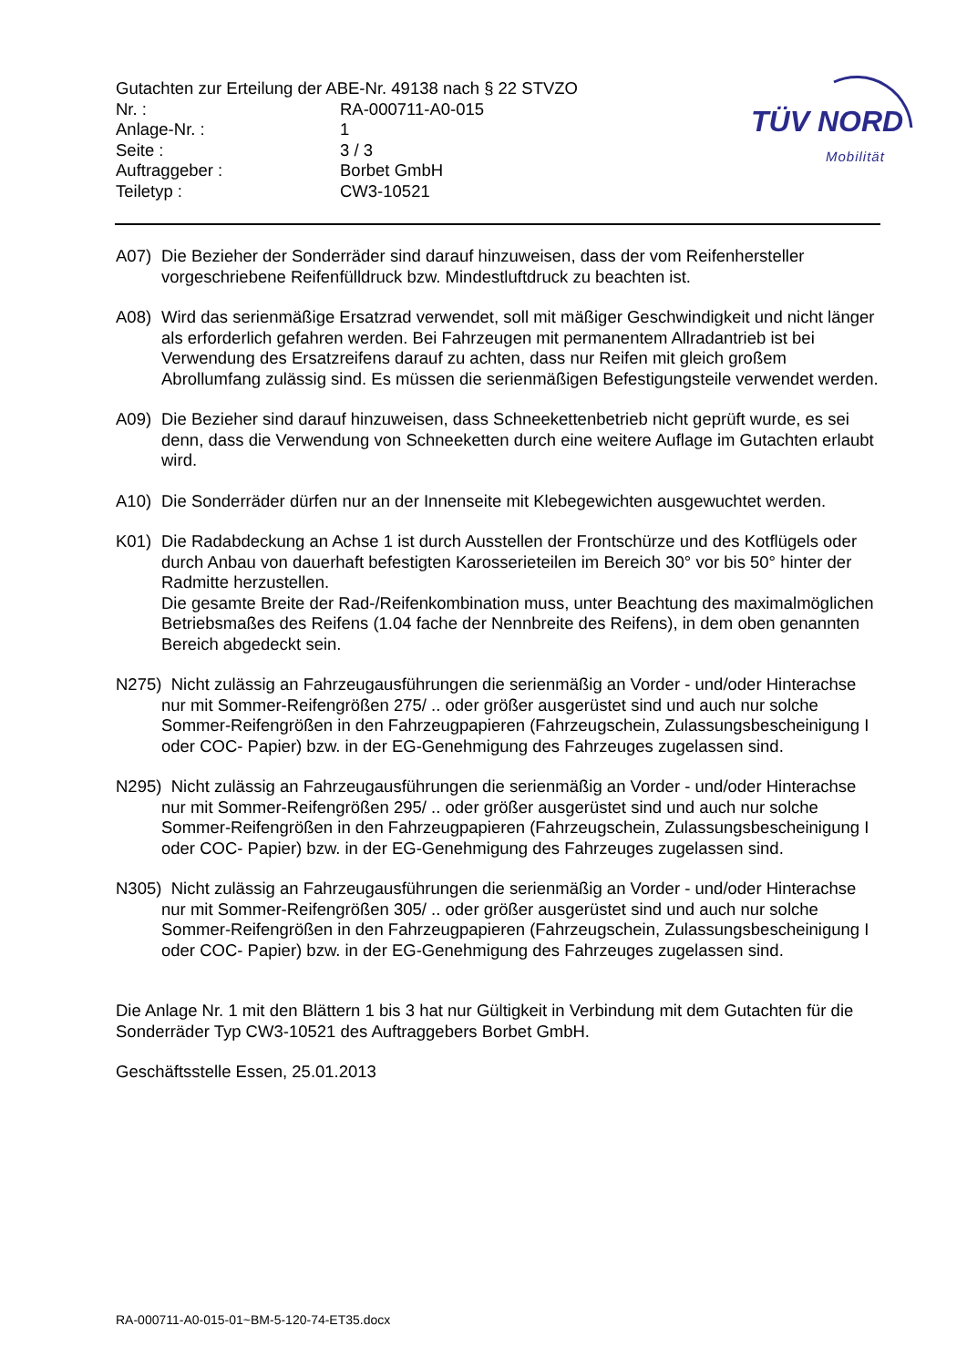Gutachten zur Erteilung der ABE-Nr. 49138 nach § 22 STVZO
| Nr. : | RA-000711-A0-015 |
| Anlage-Nr. : | 1 |
| Seite : | 3 / 3 |
| Auftraggeber : | Borbet GmbH |
| Teiletyp : | CW3-10521 |
TÜV NORD
Mobilität
A07) Die Bezieher der Sonderräder sind darauf hinzuweisen, dass der vom Reifenhersteller vorgeschriebene Reifenfülldruck bzw. Mindestluftdruck zu beachten ist.
A08) Wird das serienmäßige Ersatzrad verwendet, soll mit mäßiger Geschwindigkeit und nicht länger als erforderlich gefahren werden. Bei Fahrzeugen mit permanentem Allradantrieb ist bei Verwendung des Ersatzreifens darauf zu achten, dass nur Reifen mit gleich großem Abrollumfang zulässig sind. Es müssen die serienmäßigen Befestigungsteile verwendet werden.
A09) Die Bezieher sind darauf hinzuweisen, dass Schneekettenbetrieb nicht geprüft wurde, es sei denn, dass die Verwendung von Schneeketten durch eine weitere Auflage im Gutachten erlaubt wird.
A10) Die Sonderräder dürfen nur an der Innenseite mit Klebegewichten ausgewuchtet werden.
K01) Die Radabdeckung an Achse 1 ist durch Ausstellen der Frontschürze und des Kotflügels oder durch Anbau von dauerhaft befestigten Karosserieteilen im Bereich 30° vor bis 50° hinter der Radmitte herzustellen.
Die gesamte Breite der Rad-/Reifenkombination muss, unter Beachtung des maximalmöglichen Betriebsmaßes des Reifens (1.04 fache der Nennbreite des Reifens), in dem oben genannten Bereich abgedeckt sein.
N275) Nicht zulässig an Fahrzeugausführungen die serienmäßig an Vorder - und/oder Hinterachse nur mit Sommer-Reifengrößen 275/ .. oder größer ausgerüstet sind und auch nur solche Sommer-Reifengrößen in den Fahrzeugpapieren (Fahrzeugschein, Zulassungsbescheinigung I oder COC- Papier) bzw. in der EG-Genehmigung des Fahrzeuges zugelassen sind.
N295) Nicht zulässig an Fahrzeugausführungen die serienmäßig an Vorder - und/oder Hinterachse nur mit Sommer-Reifengrößen 295/ .. oder größer ausgerüstet sind und auch nur solche Sommer-Reifengrößen in den Fahrzeugpapieren (Fahrzeugschein, Zulassungsbescheinigung I oder COC- Papier) bzw. in der EG-Genehmigung des Fahrzeuges zugelassen sind.
N305) Nicht zulässig an Fahrzeugausführungen die serienmäßig an Vorder - und/oder Hinterachse nur mit Sommer-Reifengrößen 305/ .. oder größer ausgerüstet sind und auch nur solche Sommer-Reifengrößen in den Fahrzeugpapieren (Fahrzeugschein, Zulassungsbescheinigung I oder COC- Papier) bzw. in der EG-Genehmigung des Fahrzeuges zugelassen sind.
Die Anlage Nr. 1 mit den Blättern 1 bis 3 hat nur Gültigkeit in Verbindung mit dem Gutachten für die Sonderräder Typ CW3-10521 des Auftraggebers Borbet GmbH.
Geschäftsstelle Essen, 25.01.2013
RA-000711-A0-015-01~BM-5-120-74-ET35.docx